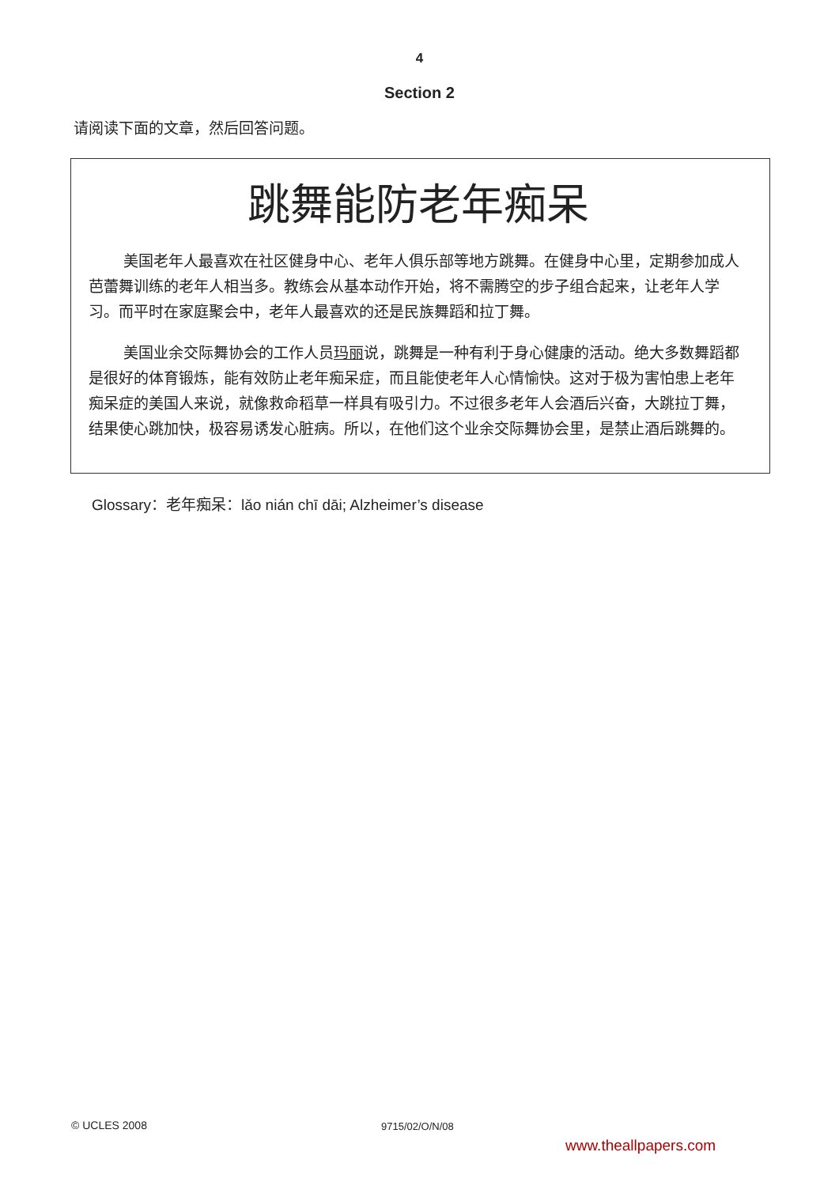4
Section 2
请阅读下面的文章，然后回答问题。
跳舞能防老年痴呆
美国老年人最喜欢在社区健身中心、老年人俱乐部等地方跳舞。在健身中心里，定期参加成人芭蕾舞训练的老年人相当多。教练会从基本动作开始，将不需腾空的步子组合起来，让老年人学习。而平时在家庭聚会中，老年人最喜欢的还是民族舞蹈和拉丁舞。
美国业余交际舞协会的工作人员玛丽说，跳舞是一种有利于身心健康的活动。绝大多数舞蹈都是很好的体育锻炼，能有效防止老年痴呆症，而且能使老年人心情愉快。这对于极为害怕患上老年痴呆症的美国人来说，就像救命稻草一样具有吸引力。不过很多老年人会酒后兴奋，大跳拉丁舞，结果使心跳加快，极容易诱发心脏病。所以，在他们这个业余交际舞协会里，是禁止酒后跳舞的。
Glossary：老年痴呆：lǎo nián chī dāi; Alzheimer’s disease
© UCLES 2008 9715/02/O/N/08
www.theallpapers.com